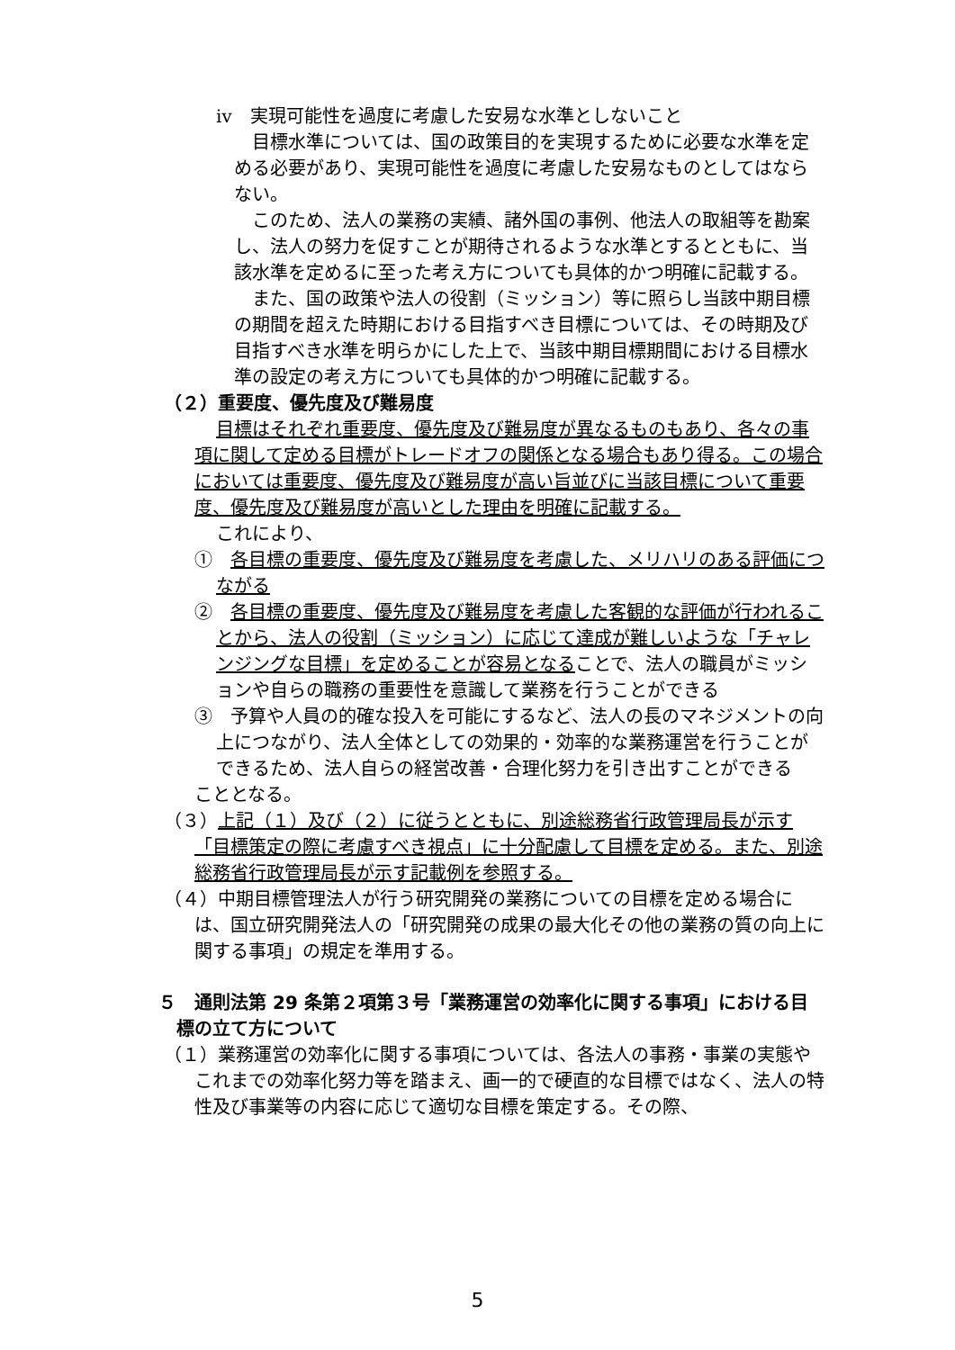ⅳ　実現可能性を過度に考慮した安易な水準としないこと
目標水準については、国の政策目的を実現するために必要な水準を定める必要があり、実現可能性を過度に考慮した安易なものとしてはならない。
このため、法人の業務の実績、諸外国の事例、他法人の取組等を勘案し、法人の努力を促すことが期待されるような水準とするとともに、当該水準を定めるに至った考え方についても具体的かつ明確に記載する。
また、国の政策や法人の役割（ミッション）等に照らし当該中期目標の期間を超えた時期における目指すべき目標については、その時期及び目指すべき水準を明らかにした上で、当該中期目標期間における目標水準の設定の考え方についても具体的かつ明確に記載する。
（２）重要度、優先度及び難易度
目標はそれぞれ重要度、優先度及び難易度が異なるものもあり、各々の事項に関して定める目標がトレードオフの関係となる場合もあり得る。この場合においては重要度、優先度及び難易度が高い旨並びに当該目標について重要度、優先度及び難易度が高いとした理由を明確に記載する。
これにより、
①　各目標の重要度、優先度及び難易度を考慮した、メリハリのある評価につながる
②　各目標の重要度、優先度及び難易度を考慮した客観的な評価が行われることから、法人の役割（ミッション）に応じて達成が難しいような「チャレンジングな目標」を定めることが容易となることで、法人の職員がミッションや自らの職務の重要性を意識して業務を行うことができる
③　予算や人員の的確な投入を可能にするなど、法人の長のマネジメントの向上につながり、法人全体としての効果的・効率的な業務運営を行うことができるため、法人自らの経営改善・合理化努力を引き出すことができる
こととなる。
（３）上記（１）及び（２）に従うとともに、別途総務省行政管理局長が示す「目標策定の際に考慮すべき視点」に十分配慮して目標を定める。また、別途総務省行政管理局長が示す記載例を参照する。
（４）中期目標管理法人が行う研究開発の業務についての目標を定める場合には、国立研究開発法人の「研究開発の成果の最大化その他の業務の質の向上に関する事項」の規定を準用する。
５　通則法第 29 条第２項第３号「業務運営の効率化に関する事項」における目標の立て方について
（１）業務運営の効率化に関する事項については、各法人の事務・事業の実態やこれまでの効率化努力等を踏まえ、画一的で硬直的な目標ではなく、法人の特性及び事業等の内容に応じて適切な目標を策定する。その際、
5